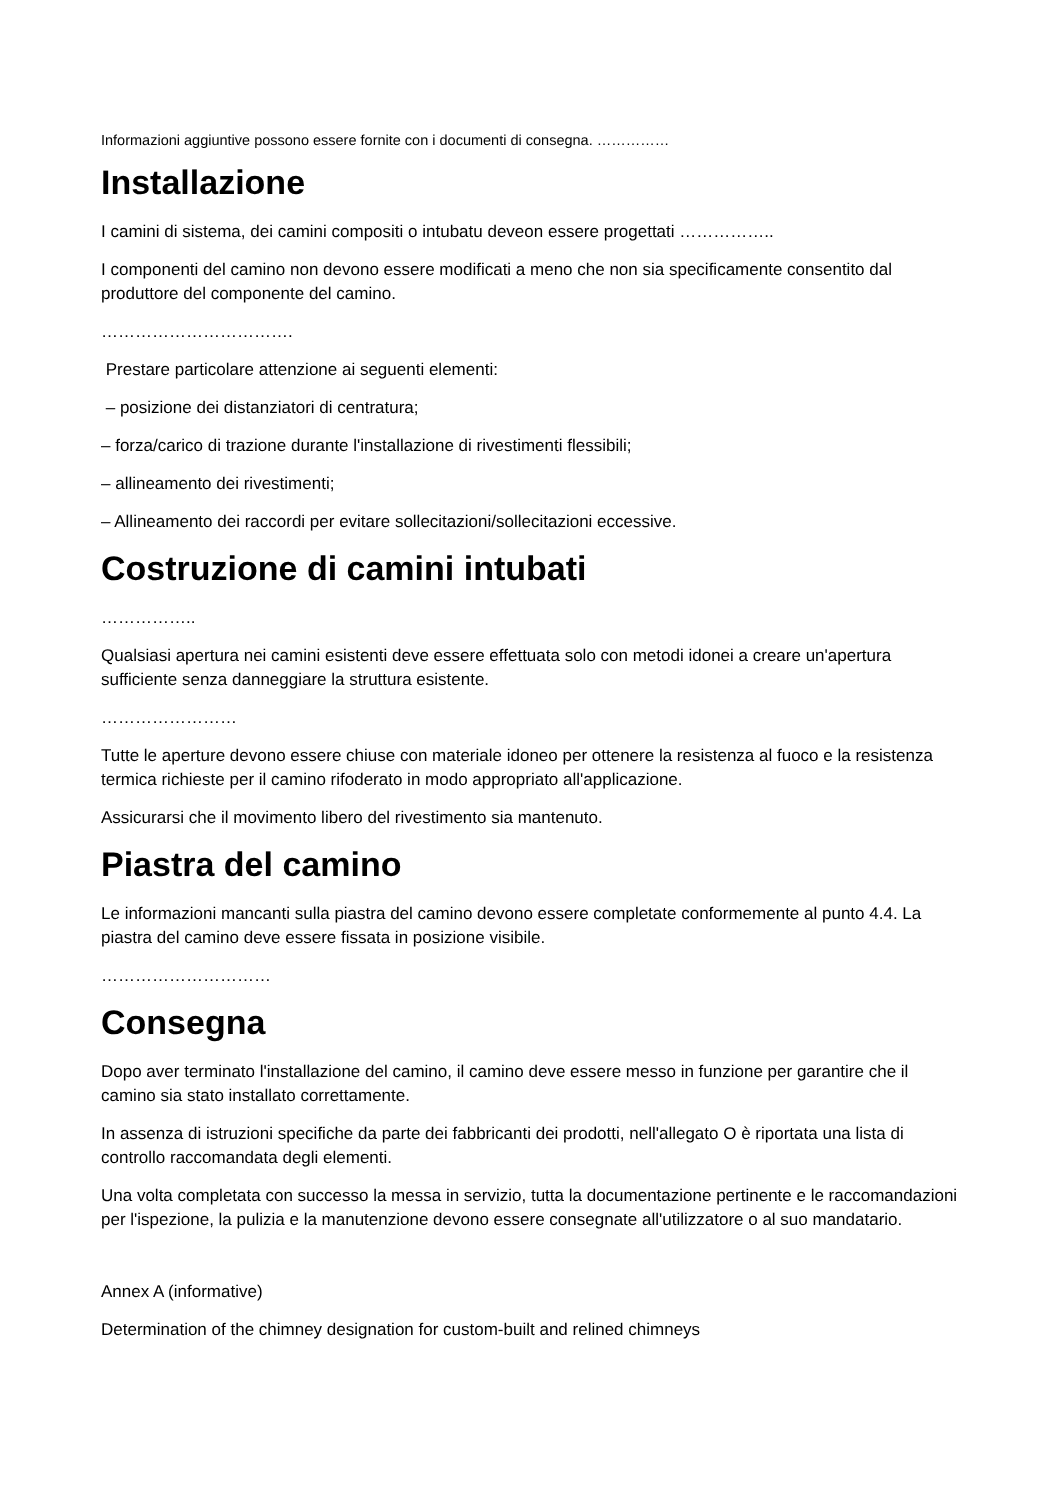Informazioni aggiuntive possono essere fornite con i documenti di consegna. ……………
Installazione
I camini di sistema, dei camini compositi o intubatu deveon essere progettati ……………..
I componenti del camino non devono essere modificati a meno che non sia specificamente consentito dal produttore del componente del camino.
…………………………….
Prestare particolare attenzione ai seguenti elementi:
– posizione dei distanziatori di centratura;
– forza/carico di trazione durante l'installazione di rivestimenti flessibili;
– allineamento dei rivestimenti;
– Allineamento dei raccordi per evitare sollecitazioni/sollecitazioni eccessive.
Costruzione di camini intubati
……………..
Qualsiasi apertura nei camini esistenti deve essere effettuata solo con metodi idonei a creare un'apertura sufficiente senza danneggiare la struttura esistente.
……………………
Tutte le aperture devono essere chiuse con materiale idoneo per ottenere la resistenza al fuoco e la resistenza termica richieste per il camino rifoderato in modo appropriato all'applicazione.
Assicurarsi che il movimento libero del rivestimento sia mantenuto.
Piastra del camino
Le informazioni mancanti sulla piastra del camino devono essere completate conformemente al punto 4.4. La piastra del camino deve essere fissata in posizione visibile.
…………………………
Consegna
Dopo aver terminato l'installazione del camino, il camino deve essere messo in funzione per garantire che il camino sia stato installato correttamente.
In assenza di istruzioni specifiche da parte dei fabbricanti dei prodotti, nell'allegato O è riportata una lista di controllo raccomandata degli elementi.
Una volta completata con successo la messa in servizio, tutta la documentazione pertinente e le raccomandazioni per l'ispezione, la pulizia e la manutenzione devono essere consegnate all'utilizzatore o al suo mandatario.
Annex A (informative)
Determination of the chimney designation for custom-built and relined chimneys